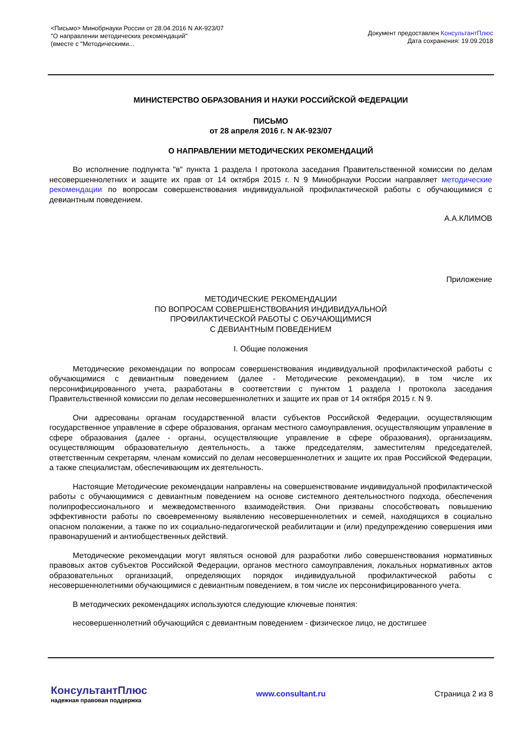<Письмо> Минобрнауки России от 28.04.2016 N АК-923/07
"О направлении методических рекомендаций"
(вместе с "Методическими...
Документ предоставлен КонсультантПлюс
Дата сохранения: 19.09.2018
МИНИСТЕРСТВО ОБРАЗОВАНИЯ И НАУКИ РОССИЙСКОЙ ФЕДЕРАЦИИ
ПИСЬМО
от 28 апреля 2016 г. N АК-923/07
О НАПРАВЛЕНИИ МЕТОДИЧЕСКИХ РЕКОМЕНДАЦИЙ
Во исполнение подпункта "в" пункта 1 раздела I протокола заседания Правительственной комиссии по делам несовершеннолетних и защите их прав от 14 октября 2015 г. N 9 Минобрнауки России направляет методические рекомендации по вопросам совершенствования индивидуальной профилактической работы с обучающимися с девиантным поведением.
А.А.КЛИМОВ
Приложение
МЕТОДИЧЕСКИЕ РЕКОМЕНДАЦИИ
ПО ВОПРОСАМ СОВЕРШЕНСТВОВАНИЯ ИНДИВИДУАЛЬНОЙ
ПРОФИЛАКТИЧЕСКОЙ РАБОТЫ С ОБУЧАЮЩИМИСЯ
С ДЕВИАНТНЫМ ПОВЕДЕНИЕМ
I. Общие положения
Методические рекомендации по вопросам совершенствования индивидуальной профилактической работы с обучающимися с девиантным поведением (далее - Методические рекомендации), в том числе их персонифицированного учета, разработаны в соответствии с пунктом 1 раздела I протокола заседания Правительственной комиссии по делам несовершеннолетних и защите их прав от 14 октября 2015 г. N 9.
Они адресованы органам государственной власти субъектов Российской Федерации, осуществляющим государственное управление в сфере образования, органам местного самоуправления, осуществляющим управление в сфере образования (далее - органы, осуществляющие управление в сфере образования), организациям, осуществляющим образовательную деятельность, а также председателям, заместителям председателей, ответственным секретарям, членам комиссий по делам несовершеннолетних и защите их прав Российской Федерации, а также специалистам, обеспечивающим их деятельность.
Настоящие Методические рекомендации направлены на совершенствование индивидуальной профилактической работы с обучающимися с девиантным поведением на основе системного деятельностного подхода, обеспечения полипрофессионального и межведомственного взаимодействия. Они призваны способствовать повышению эффективности работы по своевременному выявлению несовершеннолетних и семей, находящихся в социально опасном положении, а также по их социально-педагогической реабилитации и (или) предупреждению совершения ими правонарушений и антиобщественных действий.
Методические рекомендации могут являться основой для разработки либо совершенствования нормативных правовых актов субъектов Российской Федерации, органов местного самоуправления, локальных нормативных актов образовательных организаций, определяющих порядок индивидуальной профилактической работы с несовершеннолетними обучающимися с девиантным поведением, в том числе их персонифицированного учета.
В методических рекомендациях используются следующие ключевые понятия:
несовершеннолетний обучающийся с девиантным поведением - физическое лицо, не достигшее
КонсультантПлюс
надежная правовая поддержка
www.consultant.ru Страница 2 из 8